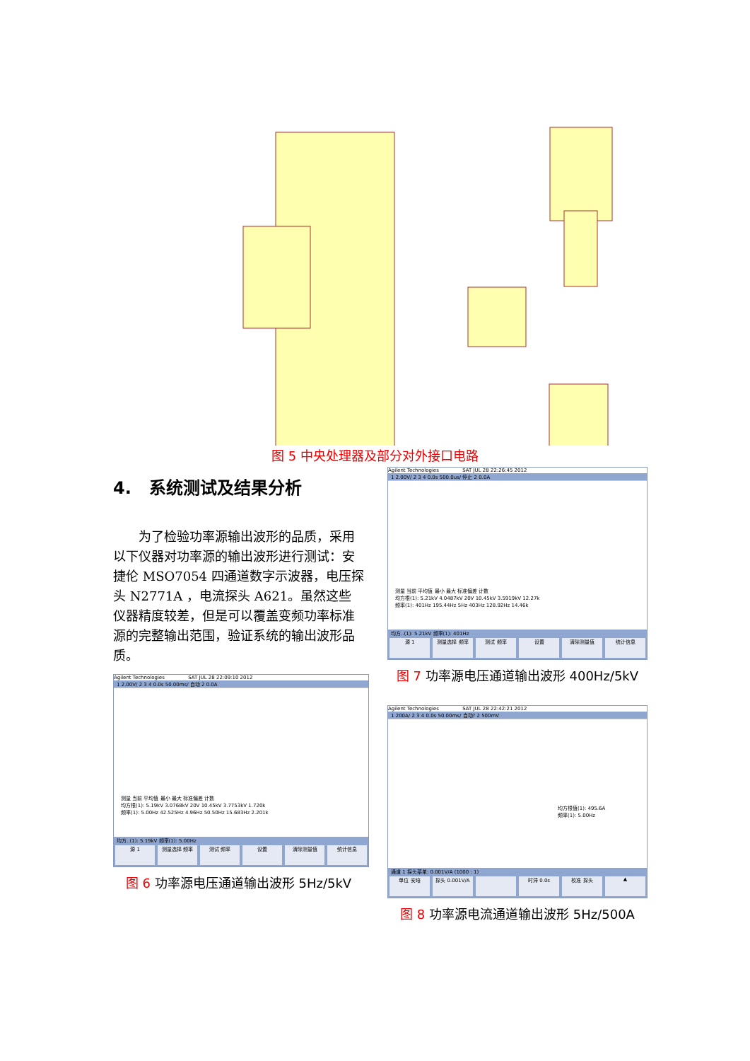图 5 中央处理器及部分对外接口电路
4. 系统测试及结果分析
为了检验功率源输出波形的品质，采用以下仪器对功率源的输出波形进行测试：安捷伦 MSO7054 四通道数字示波器，电压探头 N2771A ，电流探头 A621。虽然这些仪器精度较差，但是可以覆盖变频功率标准源的完整输出范围，验证系统的输出波形品质。
Agilent Technologies SAT JUL 28 22:09:10 2012
1 2.00V/ 2 3 4 0.0s 50.00ms/ 自动 2 0.0A
测量 当前 平均值 最小 最大 标准偏差 计数
均方根(1): 5.19kV 3.0768kV 20V 10.45kV 3.7753kV 1.720k
频率(1): 5.00Hz 42.525Hz 4.96Hz 50.50Hz 15.683Hz 2.201k
均方..(1): 5.19kV 频率(1): 5.00Hz
源 1 测量选择 频率 测试 频率 设置 清除测量值 统计信息
图 6 功率源电压通道输出波形 5Hz/5kV
Agilent Technologies SAT JUL 28 22:26:45 2012
1 2.00V/ 2 3 4 0.0s 500.0us/ 停止 2 0.0A
测量 当前 平均值 最小 最大 标准偏差 计数
均方根(1): 5.21kV 4.0487kV 20V 10.45kV 3.5919kV 12.27k
频率(1): 401Hz 195.44Hz 5Hz 403Hz 128.92Hz 14.46k
均方..(1): 5.21kV 频率(1): 401Hz
源 1 测量选择 频率 测试 频率 设置 清除测量值 统计信息
图 7 功率源电压通道输出波形 400Hz/5kV
Agilent Technologies SAT JUL 28 22:42:21 2012
1 200A/ 2 3 4 0.0s 50.00ms/ 自动? 2 500mV
均方根值(1): 495.6A
频率(1): 5.00Hz
通道 1 探头菜单: 0.001V/A (1000 : 1)
单位 安培 探头 0.001V/A 时滞 0.0s 校准 探头 ▲
图 8 功率源电流通道输出波形 5Hz/500A